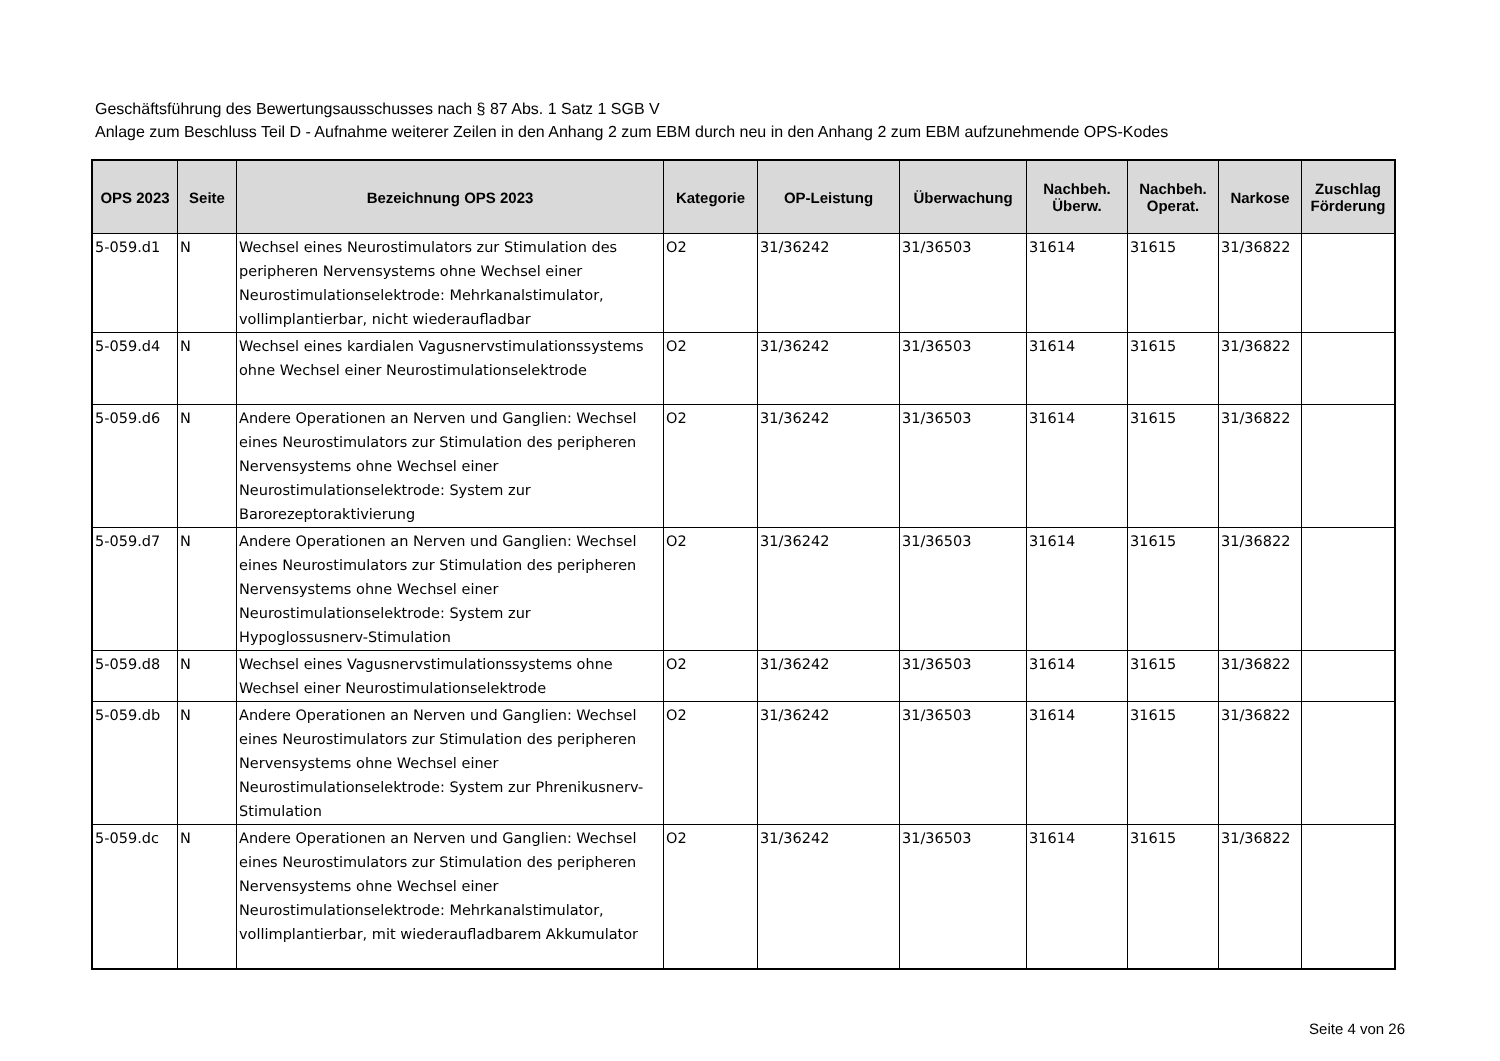Geschäftsführung des Bewertungsausschusses nach § 87 Abs. 1 Satz 1 SGB V
Anlage zum Beschluss Teil D - Aufnahme weiterer Zeilen in den Anhang 2 zum EBM durch neu in den Anhang 2 zum EBM aufzunehmende OPS-Kodes
| OPS 2023 | Seite | Bezeichnung OPS 2023 | Kategorie | OP-Leistung | Überwachung | Nachbeh. Überw. | Nachbeh. Operat. | Narkose | Zuschlag Förderung |
| --- | --- | --- | --- | --- | --- | --- | --- | --- | --- |
| 5-059.d1 | N | Wechsel eines Neurostimulators zur Stimulation des peripheren Nervensystems ohne Wechsel einer Neurostimulationselektrode: Mehrkanalstimulator, vollimplantierbar, nicht wiederaufladbar | O2 | 31/36242 | 31/36503 | 31614 | 31615 | 31/36822 | |
| 5-059.d4 | N | Wechsel eines kardialen Vagusnervstimulationssystems ohne Wechsel einer Neurostimulationselektrode | O2 | 31/36242 | 31/36503 | 31614 | 31615 | 31/36822 | |
| 5-059.d6 | N | Andere Operationen an Nerven und Ganglien: Wechsel eines Neurostimulators zur Stimulation des peripheren Nervensystems ohne Wechsel einer Neurostimulationselektrode: System zur Barorezeptoraktivierung | O2 | 31/36242 | 31/36503 | 31614 | 31615 | 31/36822 | |
| 5-059.d7 | N | Andere Operationen an Nerven und Ganglien: Wechsel eines Neurostimulators zur Stimulation des peripheren Nervensystems ohne Wechsel einer Neurostimulationselektrode: System zur Hypoglossusnerv-Stimulation | O2 | 31/36242 | 31/36503 | 31614 | 31615 | 31/36822 | |
| 5-059.d8 | N | Wechsel eines Vagusnervstimulationssystems ohne Wechsel einer Neurostimulationselektrode | O2 | 31/36242 | 31/36503 | 31614 | 31615 | 31/36822 | |
| 5-059.db | N | Andere Operationen an Nerven und Ganglien: Wechsel eines Neurostimulators zur Stimulation des peripheren Nervensystems ohne Wechsel einer Neurostimulationselektrode: System zur Phrenikusnerv-Stimulation | O2 | 31/36242 | 31/36503 | 31614 | 31615 | 31/36822 | |
| 5-059.dc | N | Andere Operationen an Nerven und Ganglien: Wechsel eines Neurostimulators zur Stimulation des peripheren Nervensystems ohne Wechsel einer Neurostimulationselektrode: Mehrkanalstimulator, vollimplantierbar, mit wiederaufladbarem Akkumulator | O2 | 31/36242 | 31/36503 | 31614 | 31615 | 31/36822 | |
Seite 4 von 26